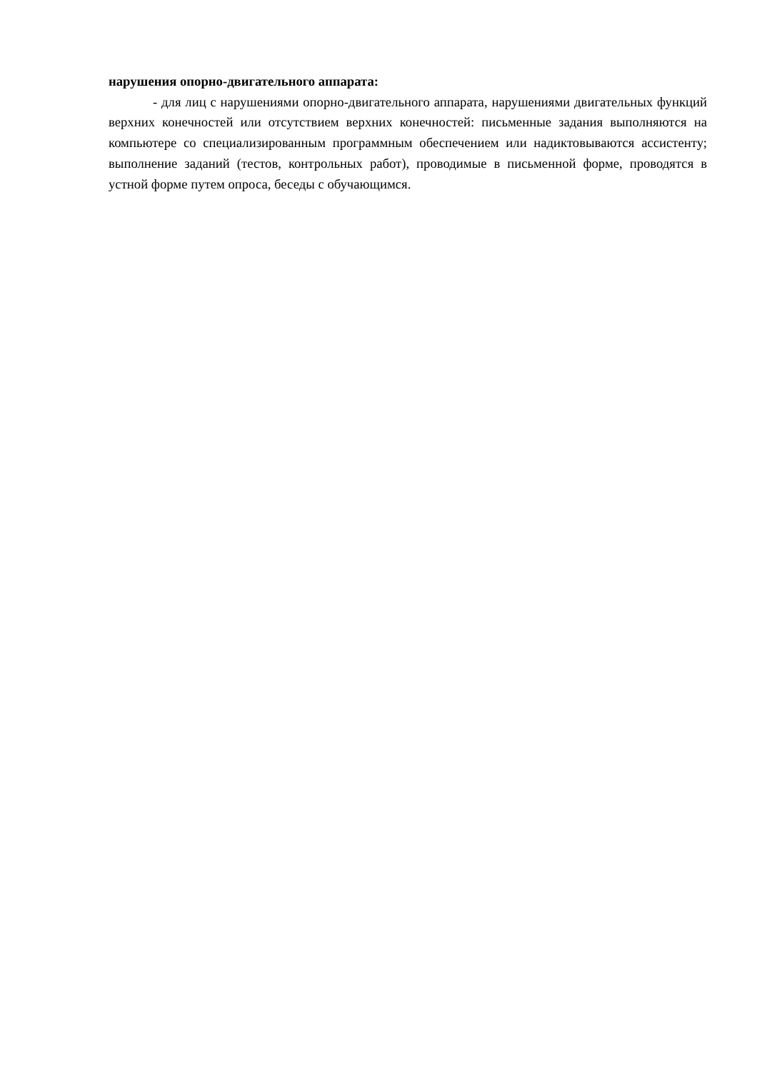нарушения опорно-двигательного аппарата:
- для лиц с нарушениями опорно-двигательного аппарата, нарушениями двигательных функций верхних конечностей или отсутствием верхних конечностей: письменные задания выполняются на компьютере со специализированным программным обеспечением или надиктовываются ассистенту; выполнение заданий (тестов, контрольных работ), проводимые в письменной форме, проводятся в устной форме путем опроса, беседы с обучающимся.